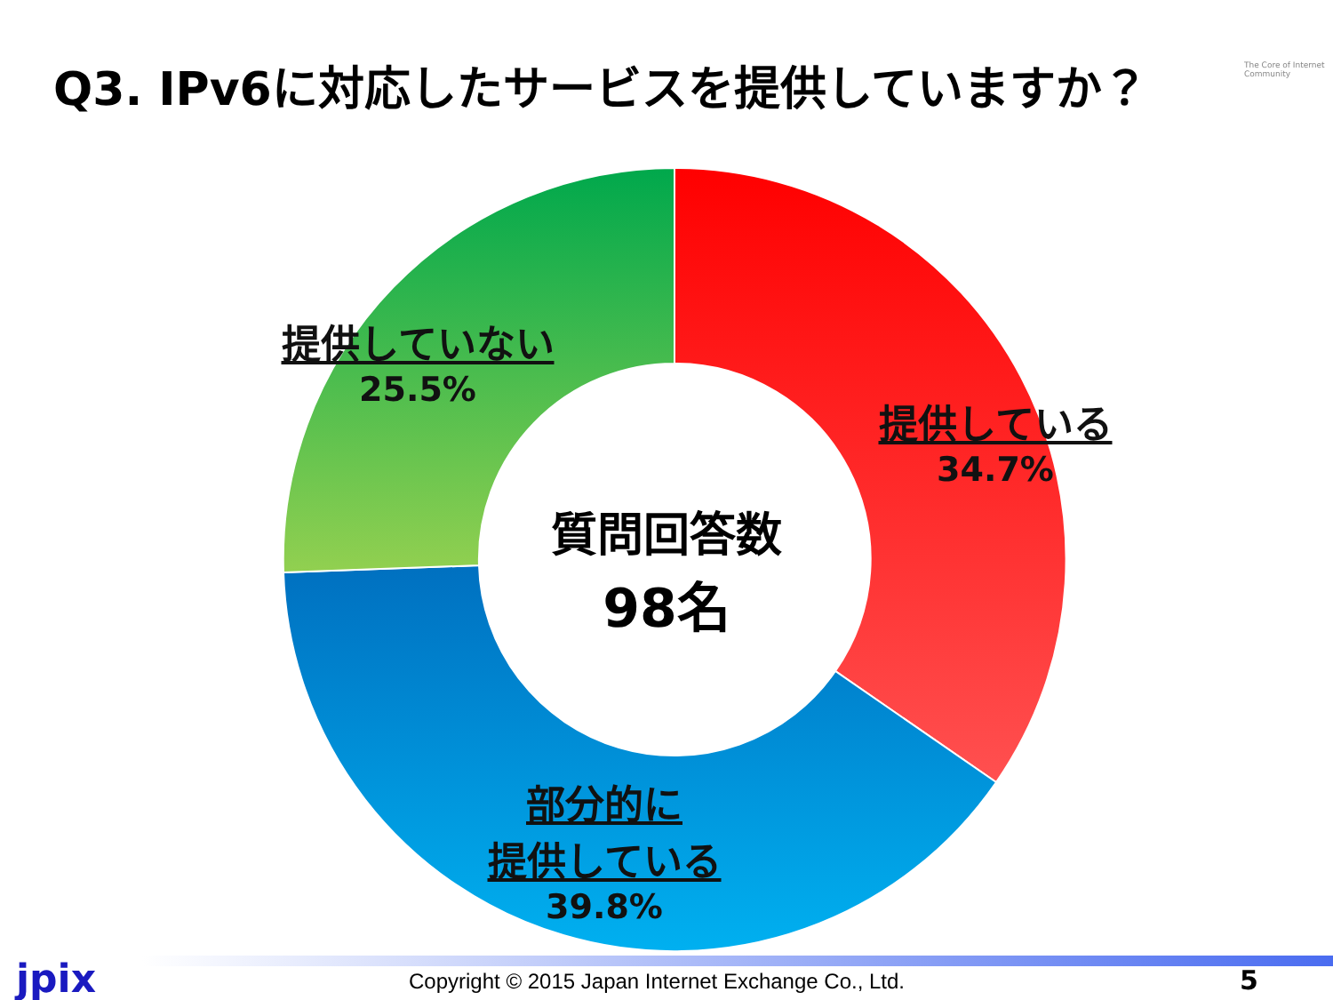Q3. IPv6に対応したサービスを提供していますか？
The Core of Internet Community
提供していない
25.5%
提供している
34.7%
部分的に
提供している
39.8%
質問回答数
98名
jpix
Copyright © 2015 Japan Internet Exchange Co., Ltd.
5